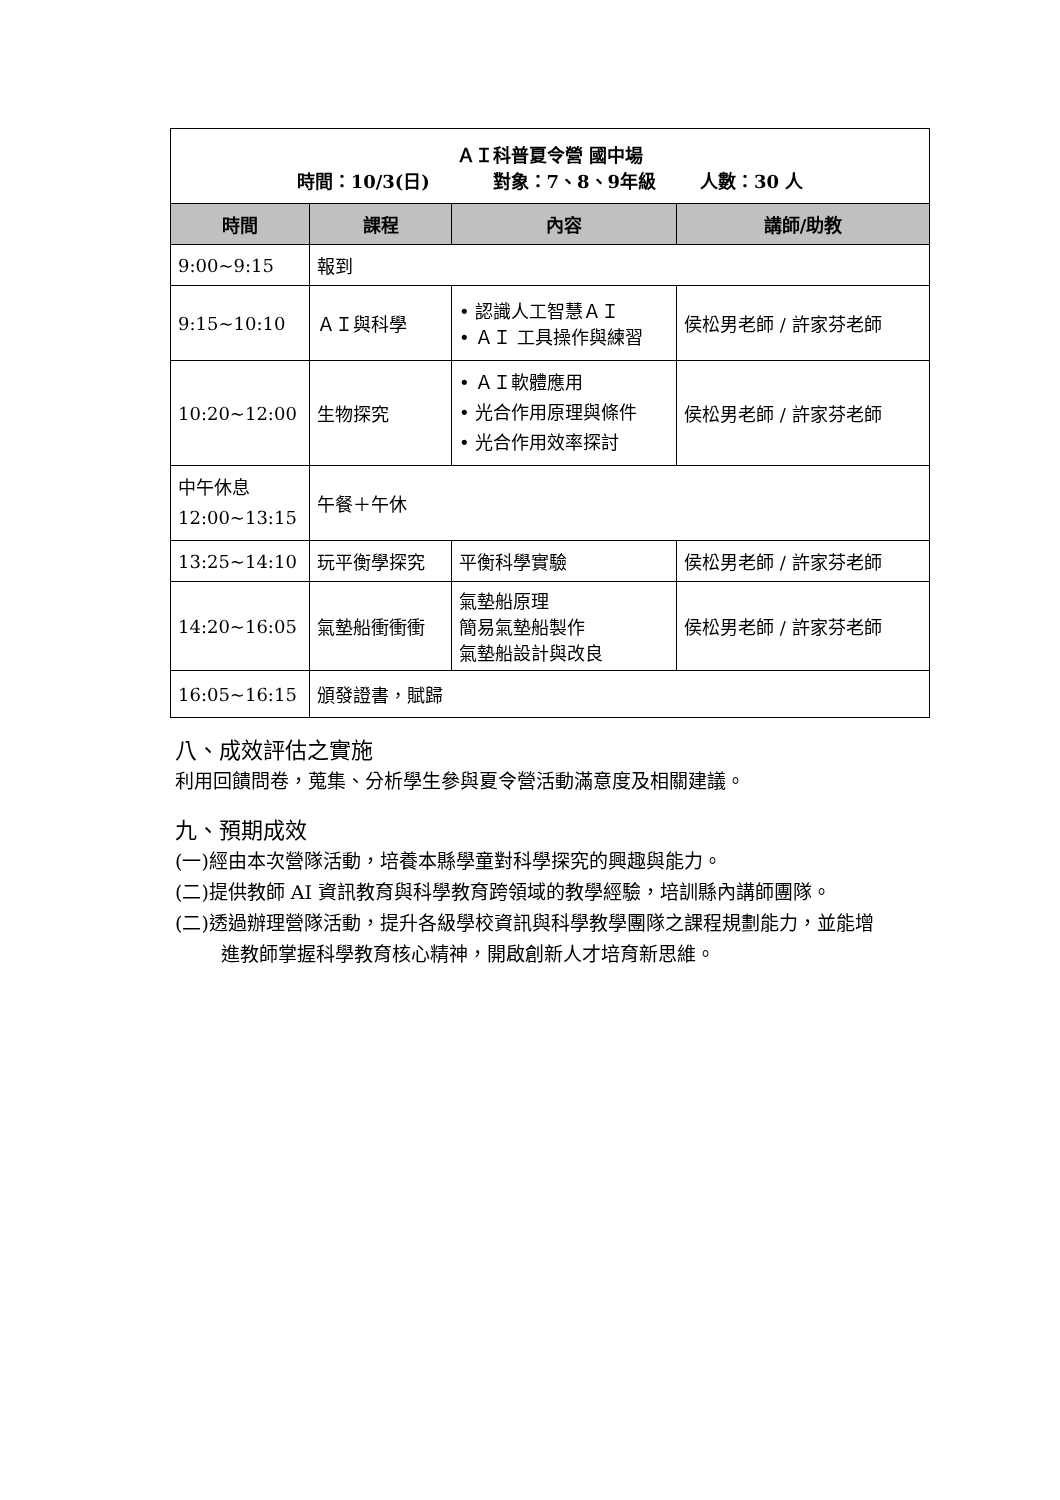| ＡＩ科普夏令營 國中場 時間：10/3(日) 對象：7、8、9年級 人數：30 人 | | | |
| 時間 | 課程 | 內容 | 講師/助教 |
| 9:00~9:15 | 報到 | | |
| 9:15~10:10 | ＡＩ與科學 | • 認識人工智慧ＡＩ • ＡＩ 工具操作與練習 | 侯松男老師 / 許家芬老師 |
| 10:20~12:00 | 生物探究 | • ＡＩ軟體應用 • 光合作用原理與條件 • 光合作用效率探討 | 侯松男老師 / 許家芬老師 |
| 中午休息 12:00~13:15 | 午餐＋午休 | | |
| 13:25~14:10 | 玩平衡學探究 | 平衡科學實驗 | 侯松男老師 / 許家芬老師 |
| 14:20~16:05 | 氣墊船衝衝衝 | 氣墊船原理 簡易氣墊船製作 氣墊船設計與改良 | 侯松男老師 / 許家芬老師 |
| 16:05~16:15 | 頒發證書，賦歸 | | |
八、成效評估之實施
利用回饋問卷，蒐集、分析學生參與夏令營活動滿意度及相關建議。
九、預期成效
(一)經由本次營隊活動，培養本縣學童對科學探究的興趣與能力。
(二)提供教師 AI 資訊教育與科學教育跨領域的教學經驗，培訓縣內講師團隊。
(二)透過辦理營隊活動，提升各級學校資訊與科學教學團隊之課程規劃能力，並能增
進教師掌握科學教育核心精神，開啟創新人才培育新思維。